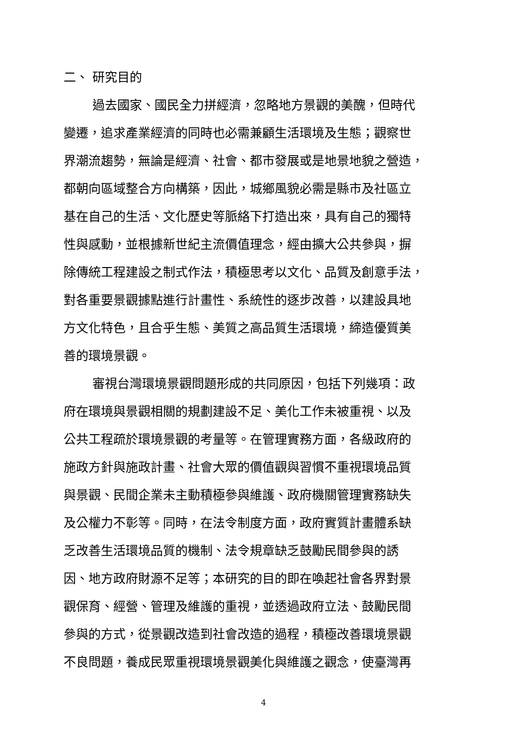二、 研究目的
過去國家、國民全力拼經濟，忽略地方景觀的美醜，但時代
變遷，追求產業經濟的同時也必需兼顧生活環境及生態；觀察世
界潮流趨勢，無論是經濟、社會、都市發展或是地景地貌之營造，
都朝向區域整合方向構築，因此，城鄉風貌必需是縣市及社區立
基在自己的生活、文化歷史等脈絡下打造出來，具有自己的獨特
性與感動，並根據新世紀主流價值理念，經由擴大公共參與，摒
除傳統工程建設之制式作法，積極思考以文化、品質及創意手法，
對各重要景觀據點進行計畫性、系統性的逐步改善，以建設具地
方文化特色，且合乎生態、美質之高品質生活環境，締造優質美
善的環境景觀。
審視台灣環境景觀問題形成的共同原因，包括下列幾項：政
府在環境與景觀相關的規劃建設不足、美化工作未被重視、以及
公共工程疏於環境景觀的考量等。在管理實務方面，各級政府的
施政方針與施政計畫、社會大眾的價值觀與習慣不重視環境品質
與景觀、民間企業未主動積極參與維護、政府機關管理實務缺失
及公權力不彰等。同時，在法令制度方面，政府實質計畫體系缺
乏改善生活環境品質的機制、法令規章缺乏鼓勵民間參與的誘
因、地方政府財源不足等；本研究的目的即在喚起社會各界對景
觀保育、經營、管理及維護的重視，並透過政府立法、鼓勵民間
參與的方式，從景觀改造到社會改造的過程，積極改善環境景觀
不良問題，養成民眾重視環境景觀美化與維護之觀念，使臺灣再
4